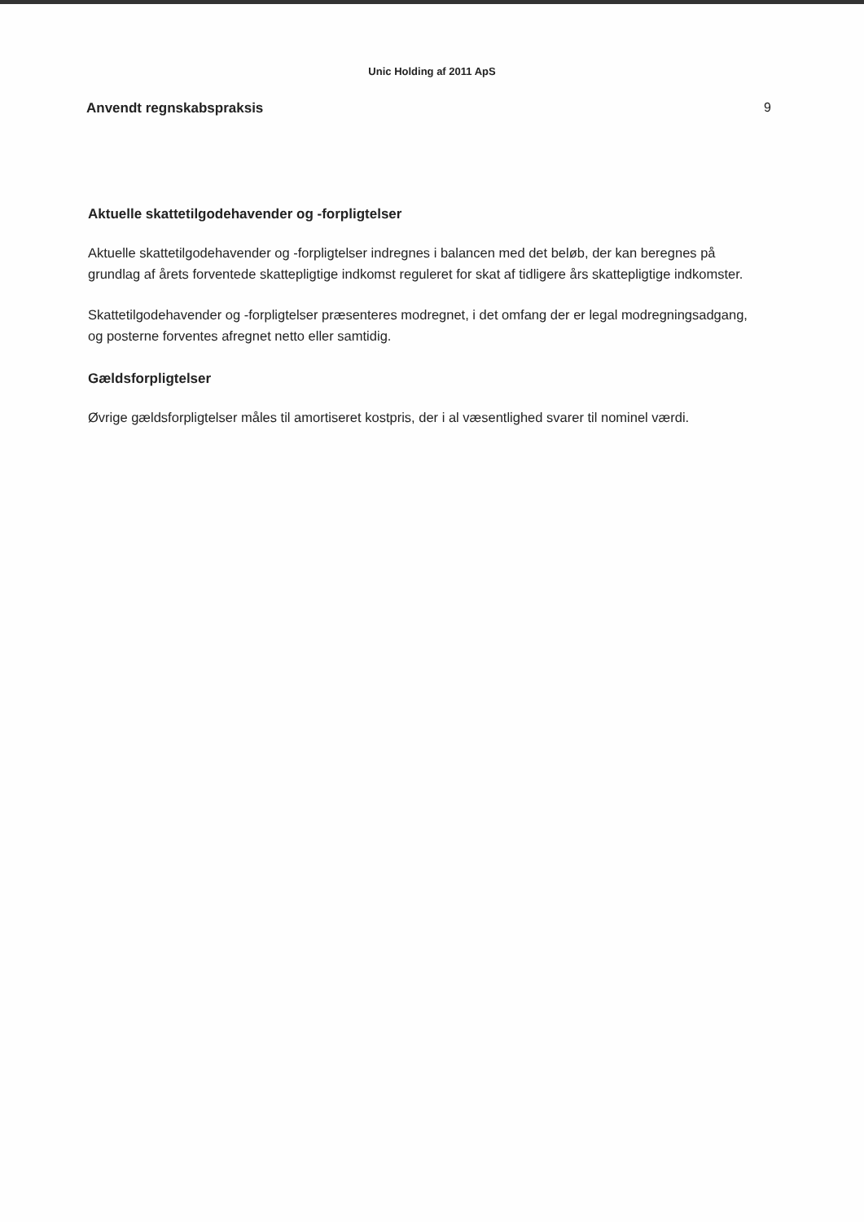Unic Holding af 2011 ApS
Anvendt regnskabspraksis 9
Aktuelle skattetilgodehavender og -forpligtelser
Aktuelle skattetilgodehavender og -forpligtelser indregnes i balancen med det beløb, der kan beregnes på grundlag af årets forventede skattepligtige indkomst reguleret for skat af tidligere års skattepligtige indkomster.
Skattetilgodehavender og -forpligtelser præsenteres modregnet, i det omfang der er legal modregningsadgang, og posterne forventes afregnet netto eller samtidig.
Gældsforpligtelser
Øvrige gældsforpligtelser måles til amortiseret kostpris, der i al væsentlighed svarer til nominel værdi.